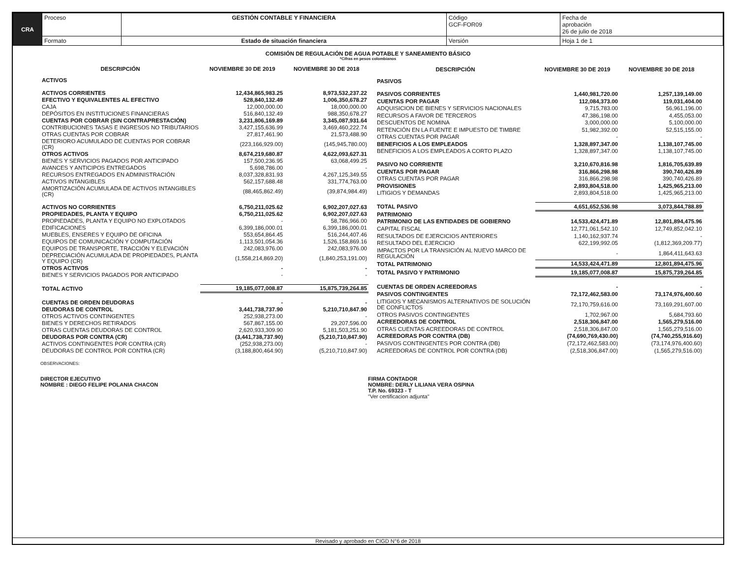| CRA | Proceso | GESTIÓN CONTABLE Y FINANCIERA | Código GCF-FOR09 | Fecha de aprobación 26 de julio de 2018 |
| | Formato | Estado de situación financiera | Versión | Hoja 1 de 1 |
COMISIÓN DE REGULACIÓN DE AGUA POTABLE Y SANEAMIENTO BÁSICO
*Cifras en pesos colombianos
| DESCRIPCIÓN | NOVIEMBRE 30 DE 2019 | NOVIEMBRE 30 DE 2018 |
| --- | --- | --- |
| ACTIVOS | | |
| ACTIVOS CORRIENTES | 12,434,865,983.25 | 8,973,532,237.22 |
| EFECTIVO Y EQUIVALENTES AL EFECTIVO | 528,840,132.49 | 1,006,350,678.27 |
| CAJA | 12,000,000.00 | 18,000,000.00 |
| DEPÓSITOS EN INSTITUCIONES FINANCIERAS | 516,840,132.49 | 988,350,678.27 |
| CUENTAS POR COBRAR (SIN CONTRAPRESTACIÓN) | 3,231,806,169.89 | 3,345,087,931.64 |
| CONTRIBUCIONES TASAS E INGRESOS NO TRIBUTARIOS | 3,427,155,636.99 | 3,469,460,222.74 |
| OTRAS CUENTAS POR COBRAR | 27,817,461.90 | 21,573,488.90 |
| DETERIORO ACUMULADO DE CUENTAS POR COBRAR (CR) | (223,166,929.00) | (145,945,780.00) |
| OTROS ACTIVOS | 8,674,219,680.87 | 4,622,093,627.31 |
| BIENES Y SERVICIOS PAGADOS POR ANTICIPADO | 157,500,236.95 | 63,068,499.25 |
| AVANCES Y ANTICIPOS ENTREGADOS | 5,698,786.00 | - |
| RECURSOS ENTREGADOS EN ADMINISTRACIÓN | 8,037,328,831.93 | 4,267,125,349.55 |
| ACTIVOS INTANGIBLES | 562,157,688.48 | 331,774,763.00 |
| AMORTIZACIÓN ACUMULADA DE ACTIVOS INTANGIBLES (CR) | (88,465,862.49) | (39,874,984.49) |
| ACTIVOS NO CORRIENTES | 6,750,211,025.62 | 6,902,207,027.63 |
| PROPIEDADES, PLANTA Y EQUIPO | 6,750,211,025.62 | 6,902,207,027.63 |
| PROPIEDADES, PLANTA Y EQUIPO NO EXPLOTADOS | - | 58,786,966.00 |
| EDIFICACIONES | 6,399,186,000.01 | 6,399,186,000.01 |
| MUEBLES, ENSERES Y EQUIPO DE OFICINA | 553,654,864.45 | 516,244,407.46 |
| EQUIPOS DE COMUNICACIÓN Y COMPUTACIÓN | 1,113,501,054.36 | 1,526,158,869.16 |
| EQUIPOS DE TRANSPORTE, TRACCIÓN Y ELEVACIÓN | 242,083,976.00 | 242,083,976.00 |
| DEPRECIACIÓN ACUMULADA DE PROPIEDADES, PLANTA Y EQUIPO (CR) | (1,558,214,869.20) | (1,840,253,191.00) |
| OTROS ACTIVOS | - | - |
| BIENES Y SERVICIOS PAGADOS POR ANTICIPADO | - | - |
| TOTAL ACTIVO | 19,185,077,008.87 | 15,875,739,264.85 |
| CUENTAS DE ORDEN DEUDORAS | - | - |
| DEUDORAS DE CONTROL | 3,441,738,737.90 | 5,210,710,847.90 |
| OTROS ACTIVOS CONTINGENTES | 252,938,273.00 | - |
| BIENES Y DERECHOS RETIRADOS | 567,867,155.00 | 29,207,596.00 |
| OTRAS CUENTAS DEUDORAS DE CONTROL | 2,620,933,309.90 | 5,181,503,251.90 |
| DEUDORAS POR CONTRA (CR) | (3,441,738,737.90) | (5,210,710,847.90) |
| ACTIVOS CONTINGENTES POR CONTRA (CR) | (252,938,273.00) | - |
| DEUDORAS DE CONTROL POR CONTRA (CR) | (3,188,800,464.90) | (5,210,710,847.90) |
| DESCRIPCIÓN | NOVIEMBRE 30 DE 2019 | NOVIEMBRE 30 DE 2018 |
| --- | --- | --- |
| PASIVOS | | |
| PASIVOS CORRIENTES | 1,440,981,720.00 | 1,257,139,149.00 |
| CUENTAS POR PAGAR | 112,084,373.00 | 119,031,404.00 |
| ADQUISICION DE BIENES Y SERVICIOS NACIONALES | 9,715,783.00 | 56,961,196.00 |
| RECURSOS A FAVOR DE TERCEROS | 47,386,198.00 | 4,455,053.00 |
| DESCUENTOS DE NOMINA | 3,000,000.00 | 5,100,000.00 |
| RETENCIÓN EN LA FUENTE E IMPUESTO DE TIMBRE | 51,982,392.00 | 52,515,155.00 |
| OTRAS CUENTAS POR PAGAR | - | - |
| BENEFICIOS A LOS EMPLEADOS | 1,328,897,347.00 | 1,138,107,745.00 |
| BENEFICIOS A LOS EMPLEADOS A CORTO PLAZO | 1,328,897,347.00 | 1,138,107,745.00 |
| PASIVO NO CORRIENTE | 3,210,670,816.98 | 1,816,705,639.89 |
| CUENTAS POR PAGAR | 316,866,298.98 | 390,740,426.89 |
| OTRAS CUENTAS POR PAGAR | 316,866,298.98 | 390,740,426.89 |
| PROVISIONES | 2,893,804,518.00 | 1,425,965,213.00 |
| LITIGIOS Y DEMANDAS | 2,893,804,518.00 | 1,425,965,213.00 |
| TOTAL PASIVO | 4,651,652,536.98 | 3,073,844,788.89 |
| PATRIMONIO | | |
| PATRIMONIO DE LAS ENTIDADES DE GOBIERNO | 14,533,424,471.89 | 12,801,894,475.96 |
| CAPITAL FISCAL | 12,771,061,542.10 | 12,749,852,042.10 |
| RESULTADOS DE EJERCICIOS ANTERIORES | 1,140,162,937.74 | - |
| RESULTADO DEL EJERCICIO | 622,199,992.05 | (1,812,369,209.77) |
| IMPACTOS POR LA TRANSICIÓN AL NUEVO MARCO DE REGULACIÓN | - | 1,864,411,643.63 |
| TOTAL PATRIMONIO | 14,533,424,471.89 | 12,801,894,475.96 |
| TOTAL PASIVO Y PATRIMONIO | 19,185,077,008.87 | 15,875,739,264.85 |
| CUENTAS DE ORDEN ACREEDORAS | - | - |
| PASIVOS CONTINGENTES | 72,172,462,583.00 | 73,174,976,400.60 |
| LITIGIOS Y MECANISMOS ALTERNATIVOS DE SOLUCIÓN DE CONFLICTOS | 72,170,759,616.00 | 73,169,291,607.00 |
| OTROS PASIVOS CONTINGENTES | 1,702,967.00 | 5,684,793.60 |
| ACREEDORAS DE CONTROL | 2,518,306,847.00 | 1,565,279,516.00 |
| OTRAS CUENTAS ACREEDORAS DE CONTROL | 2,518,306,847.00 | 1,565,279,516.00 |
| ACREEDORAS POR CONTRA (DB) | (74,690,769,430.00) | (74,740,255,916.60) |
| PASIVOS CONTINGENTES POR CONTRA (DB) | (72,172,462,583.00) | (73,174,976,400.60) |
| ACREEDORAS DE CONTROL POR CONTRA (DB) | (2,518,306,847.00) | (1,565,279,516.00) |
OBSERVACIONES:
DIRECTOR EJECUTIVO
NOMBRE : DIEGO FELIPE POLANIA CHACON
FIRMA CONTADOR
NOMBRE: DERLY LILIANA VERA OSPINA
T.P. No. 69323 - T
"Ver certificacion adjunta"
Revisado y aprobado en CIGD N°6 de 2018